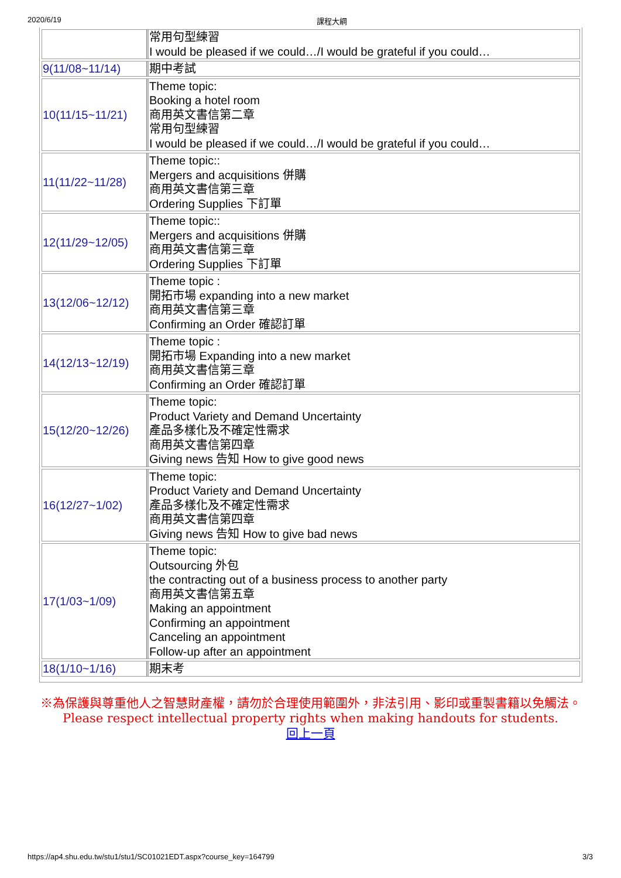2020/6/19 課程大綱
| | 常用句型練習 I would be pleased if we could…/I would be grateful if you could… |
| 9(11/08~11/14) | 期中考試 |
| 10(11/15~11/21) | Theme topic: Booking a hotel room 商用英文書信第二章 常用句型練習 I would be pleased if we could…/I would be grateful if you could… |
| 11(11/22~11/28) | Theme topic:: Mergers and acquisitions 併購 商用英文書信第三章 Ordering Supplies 下訂單 |
| 12(11/29~12/05) | Theme topic:: Mergers and acquisitions 併購 商用英文書信第三章 Ordering Supplies 下訂單 |
| 13(12/06~12/12) | Theme topic : 開拓市場 expanding into a new market 商用英文書信第三章 Confirming an Order 確認訂單 |
| 14(12/13~12/19) | Theme topic : 開拓市場 Expanding into a new market 商用英文書信第三章 Confirming an Order 確認訂單 |
| 15(12/20~12/26) | Theme topic: Product Variety and Demand Uncertainty 產品多樣化及不確定性需求 商用英文書信第四章 Giving news 告知 How to give good news |
| 16(12/27~1/02) | Theme topic: Product Variety and Demand Uncertainty 產品多樣化及不確定性需求 商用英文書信第四章 Giving news 告知 How to give bad news |
| 17(1/03~1/09) | Theme topic: Outsourcing 外包 the contracting out of a business process to another party 商用英文書信第五章 Making an appointment Confirming an appointment Canceling an appointment Follow-up after an appointment |
| 18(1/10~1/16) | 期末考 |
※為保護與尊重他人之智慧財產權，請勿於合理使用範圍外，非法引用、影印或重製書籍以免觸法。
Please respect intellectual property rights when making handouts for students.
回上一頁
https://ap4.shu.edu.tw/stu1/stu1/SC01021EDT.aspx?course_key=164799 3/3